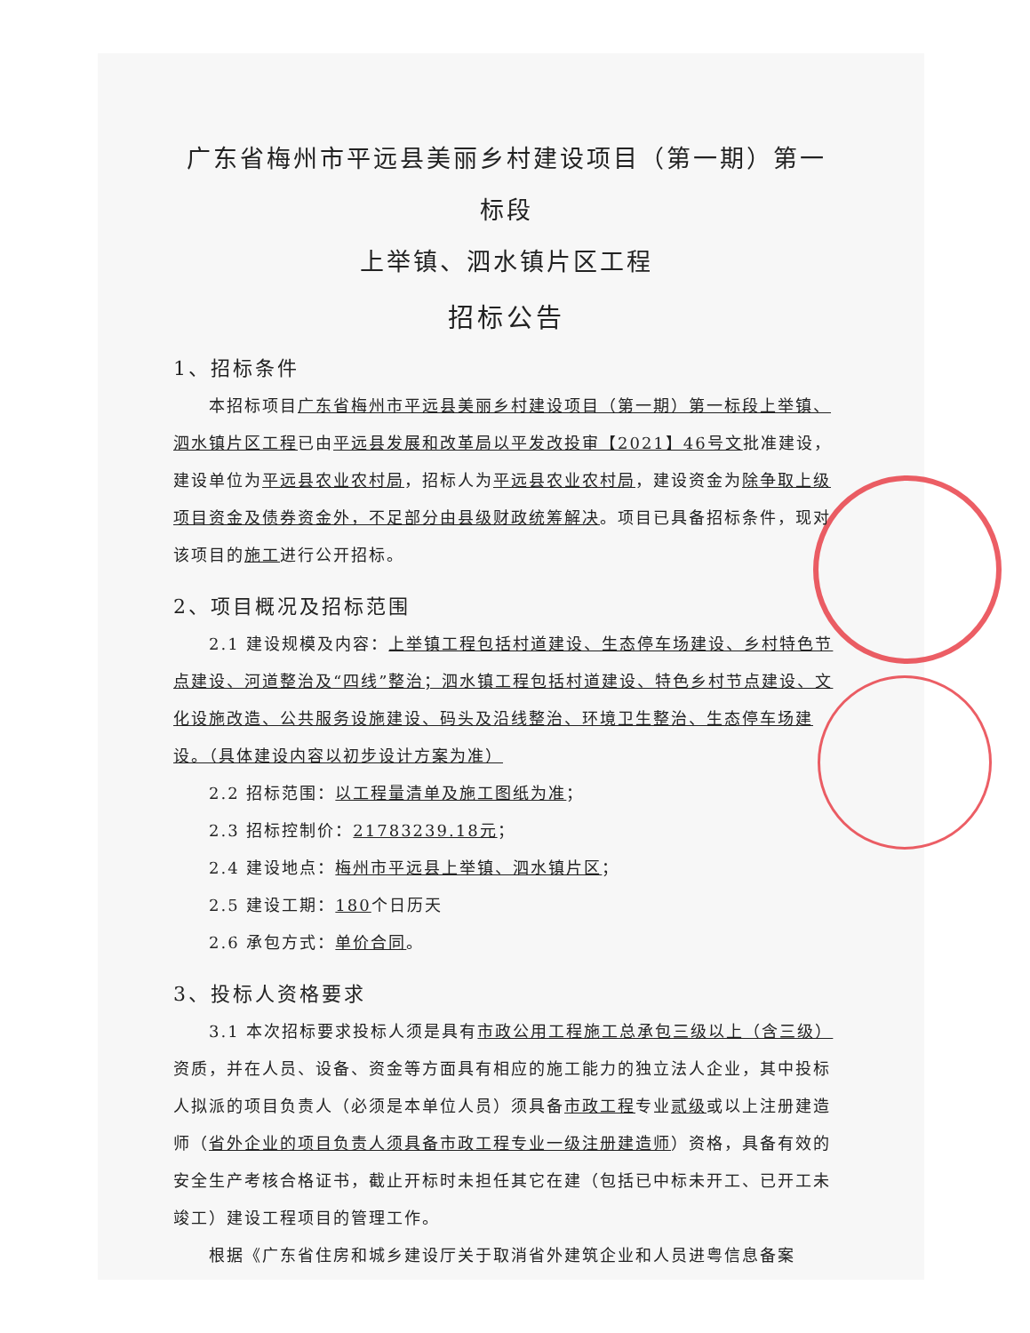广东省梅州市平远县美丽乡村建设项目（第一期）第一标段
上举镇、泗水镇片区工程
招标公告
1、招标条件
本招标项目广东省梅州市平远县美丽乡村建设项目（第一期）第一标段上举镇、泗水镇片区工程已由平远县发展和改革局以平发改投审【2021】46号文批准建设，建设单位为平远县农业农村局，招标人为平远县农业农村局，建设资金为除争取上级项目资金及债券资金外，不足部分由县级财政统筹解决。项目已具备招标条件，现对该项目的施工进行公开招标。
2、项目概况及招标范围
2.1 建设规模及内容：上举镇工程包括村道建设、生态停车场建设、乡村特色节点建设、河道整治及“四线”整治；泗水镇工程包括村道建设、特色乡村节点建设、文化设施改造、公共服务设施建设、码头及沿线整治、环境卫生整治、生态停车场建设。（具体建设内容以初步设计方案为准）
2.2 招标范围：以工程量清单及施工图纸为准；
2.3 招标控制价：21783239.18元；
2.4 建设地点：梅州市平远县上举镇、泗水镇片区；
2.5 建设工期：180个日历天
2.6 承包方式：单价合同。
3、投标人资格要求
3.1 本次招标要求投标人须是具有市政公用工程施工总承包三级以上（含三级）资质，并在人员、设备、资金等方面具有相应的施工能力的独立法人企业，其中投标人拟派的项目负责人（必须是本单位人员）须具备市政工程专业贰级或以上注册建造师（省外企业的项目负责人须具备市政工程专业一级注册建造师）资格，具备有效的安全生产考核合格证书，截止开标时未担任其它在建（包括已中标未开工、已开工未竣工）建设工程项目的管理工作。
根据《广东省住房和城乡建设厅关于取消省外建筑企业和人员进粤信息备案